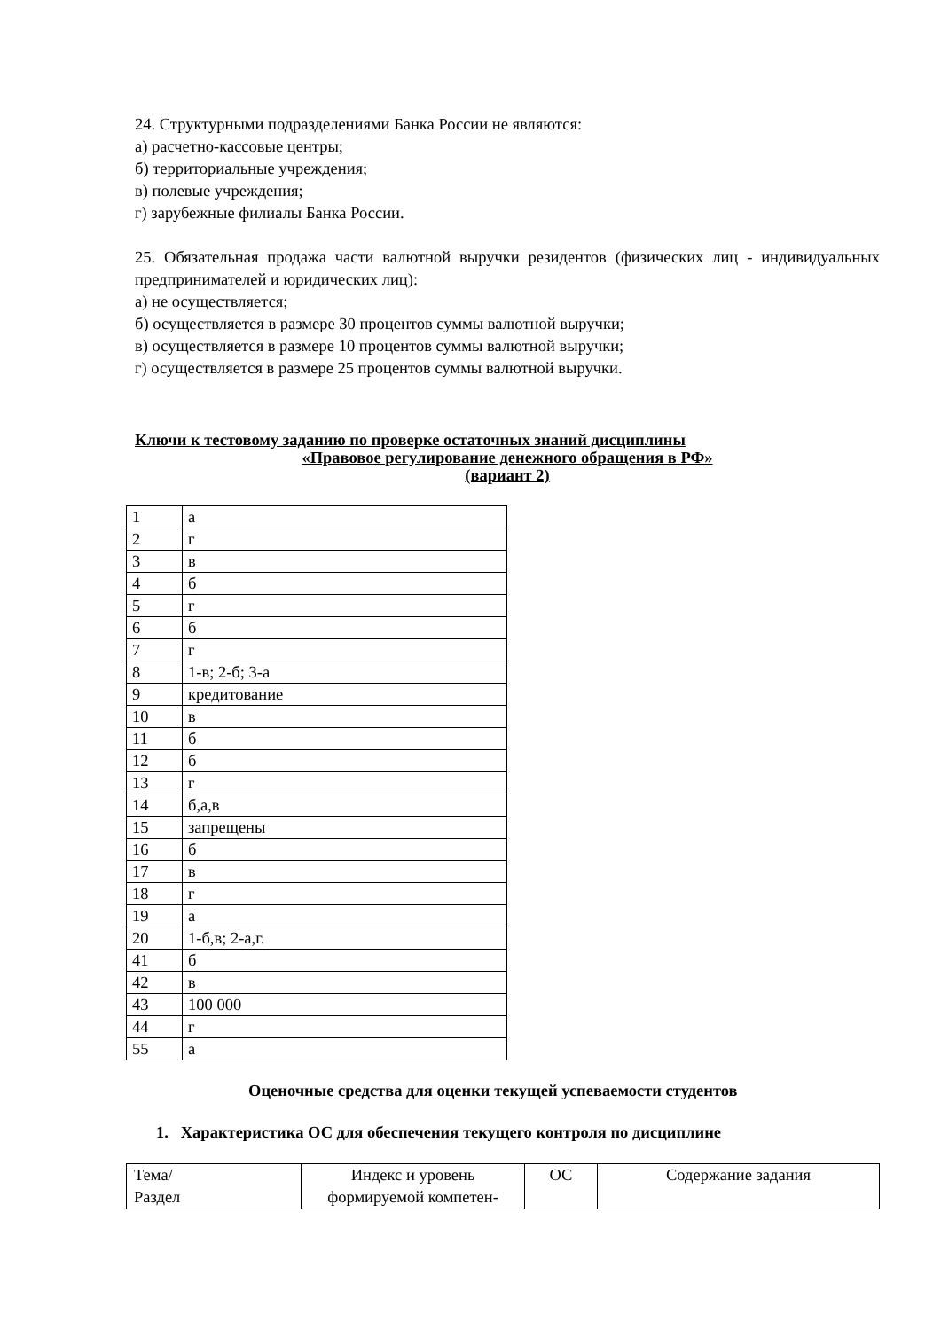24. Структурными подразделениями Банка России не являются:
а) расчетно-кассовые центры;
б) территориальные учреждения;
в) полевые учреждения;
г) зарубежные филиалы Банка России.
25. Обязательная продажа части валютной выручки резидентов (физических лиц - индивидуальных предпринимателей и юридических лиц):
а) не осуществляется;
б) осуществляется в размере 30 процентов суммы валютной выручки;
в) осуществляется в размере 10 процентов суммы валютной выручки;
г) осуществляется в размере 25 процентов суммы валютной выручки.
Ключи к тестовому заданию по проверке остаточных знаний дисциплины
«Правовое регулирование денежного обращения в РФ»
(вариант 2)
| 1 | а |
| 2 | г |
| 3 | в |
| 4 | б |
| 5 | г |
| 6 | б |
| 7 | г |
| 8 | 1-в; 2-б; 3-а |
| 9 | кредитование |
| 10 | в |
| 11 | б |
| 12 | б |
| 13 | г |
| 14 | б,а,в |
| 15 | запрещены |
| 16 | б |
| 17 | в |
| 18 | г |
| 19 | а |
| 20 | 1-б,в; 2-а,г. |
| 41 | б |
| 42 | в |
| 43 | 100 000 |
| 44 | г |
| 55 | а |
Оценочные средства для оценки текущей успеваемости студентов
1. Характеристика ОС для обеспечения текущего контроля по дисциплине
| Тема/ Раздел | Индекс и уровень формируемой компетен- | ОС | Содержание задания |